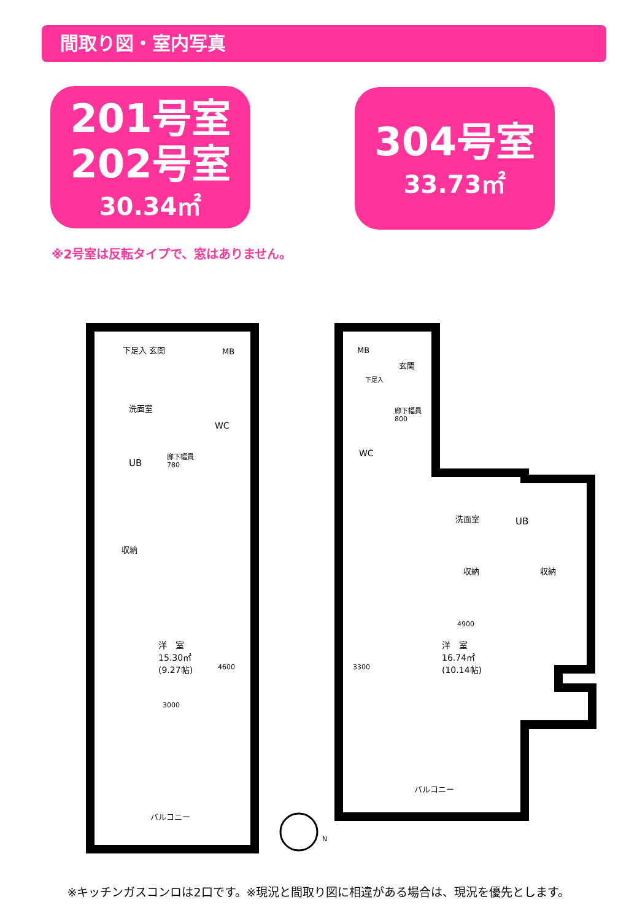間取り図・室内写真
201号室
202号室
30.34㎡
304号室
33.73㎡
※2号室は反転タイプで、窓はありません。
下足入 玄関 MB
洗面室
WC
UB
廊下幅員
780
収納
洋　室
15.30㎡
(9.27帖)
4600
3000
バルコニー
N
MB
玄関
下足入
廊下幅員
800
WC
洗面室 UB
収納 収納
4900
洋　室
16.74㎡
(10.14帖)
3300
バルコニー
※キッチンガスコンロは2口です。※現況と間取り図に相違がある場合は、現況を優先とします。